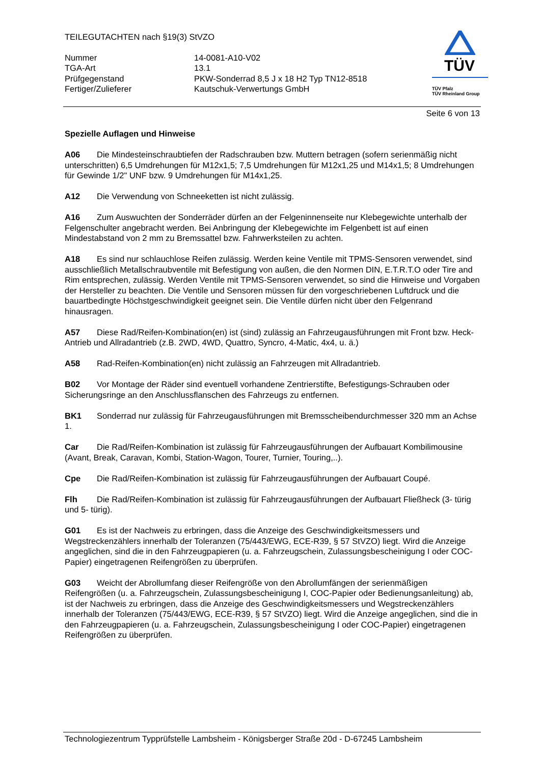TEILEGUTACHTEN nach §19(3) StVZO
Nummer
14-0081-A10-V02
TGA-Art
13.1
Prüfgegenstand
PKW-Sonderrad 8,5 J x 18 H2 Typ TN12-8518
Fertiger/Zulieferer
Kautschuk-Verwertungs GmbH
TÜV
TÜV Pfalz
TÜV Rheinland Group
Seite 6 von 13
Spezielle Auflagen und Hinweise
A06 Die Mindesteinschraubtiefen der Radschrauben bzw. Muttern betragen (sofern serienmäßig nicht unterschritten) 6,5 Umdrehungen für M12x1,5; 7,5 Umdrehungen für M12x1,25 und M14x1,5; 8 Umdrehungen für Gewinde 1/2" UNF bzw. 9 Umdrehungen für M14x1,25.
A12 Die Verwendung von Schneeketten ist nicht zulässig.
A16 Zum Auswuchten der Sonderräder dürfen an der Felgeninnenseite nur Klebegewichte unterhalb der Felgenschulter angebracht werden. Bei Anbringung der Klebegewichte im Felgenbett ist auf einen Mindestabstand von 2 mm zu Bremssattel bzw. Fahrwerksteilen zu achten.
A18 Es sind nur schlauchlose Reifen zulässig. Werden keine Ventile mit TPMS-Sensoren verwendet, sind ausschließlich Metallschraubventile mit Befestigung von außen, die den Normen DIN, E.T.R.T.O oder Tire and Rim entsprechen, zulässig. Werden Ventile mit TPMS-Sensoren verwendet, so sind die Hinweise und Vorgaben der Hersteller zu beachten. Die Ventile und Sensoren müssen für den vorgeschriebenen Luftdruck und die bauartbedingte Höchstgeschwindigkeit geeignet sein. Die Ventile dürfen nicht über den Felgenrand hinausragen.
A57 Diese Rad/Reifen-Kombination(en) ist (sind) zulässig an Fahrzeugausführungen mit Front bzw. Heck-Antrieb und Allradantrieb (z.B. 2WD, 4WD, Quattro, Syncro, 4-Matic, 4x4, u. ä.)
A58 Rad-Reifen-Kombination(en) nicht zulässig an Fahrzeugen mit Allradantrieb.
B02 Vor Montage der Räder sind eventuell vorhandene Zentrierstifte, Befestigungs-Schrauben oder Sicherungsringe an den Anschlussflanschen des Fahrzeugs zu entfernen.
BK1 Sonderrad nur zulässig für Fahrzeugausführungen mit Bremsscheibendurchmesser 320 mm an Achse 1.
Car Die Rad/Reifen-Kombination ist zulässig für Fahrzeugausführungen der Aufbauart Kombilimousine (Avant, Break, Caravan, Kombi, Station-Wagon, Tourer, Turnier, Touring,..).
Cpe Die Rad/Reifen-Kombination ist zulässig für Fahrzeugausführungen der Aufbauart Coupé.
Flh Die Rad/Reifen-Kombination ist zulässig für Fahrzeugausführungen der Aufbauart Fließheck (3- türig und 5- türig).
G01 Es ist der Nachweis zu erbringen, dass die Anzeige des Geschwindigkeitsmessers und Wegstreckenzählers innerhalb der Toleranzen (75/443/EWG, ECE-R39, § 57 StVZO) liegt. Wird die Anzeige angeglichen, sind die in den Fahrzeugpapieren (u. a. Fahrzeugschein, Zulassungsbescheinigung I oder COC-Papier) eingetragenen Reifengrößen zu überprüfen.
G03 Weicht der Abrollumfang dieser Reifengröße von den Abrollumfängen der serienmäßigen Reifengrößen (u. a. Fahrzeugschein, Zulassungsbescheinigung I, COC-Papier oder Bedienungsanleitung) ab, ist der Nachweis zu erbringen, dass die Anzeige des Geschwindigkeitsmessers und Wegstreckenzählers innerhalb der Toleranzen (75/443/EWG, ECE-R39, § 57 StVZO) liegt. Wird die Anzeige angeglichen, sind die in den Fahrzeugpapieren (u. a. Fahrzeugschein, Zulassungsbescheinigung I oder COC-Papier) eingetragenen Reifengrößen zu überprüfen.
Technologiezentrum Typprüfstelle Lambsheim - Königsberger Straße 20d - D-67245 Lambsheim